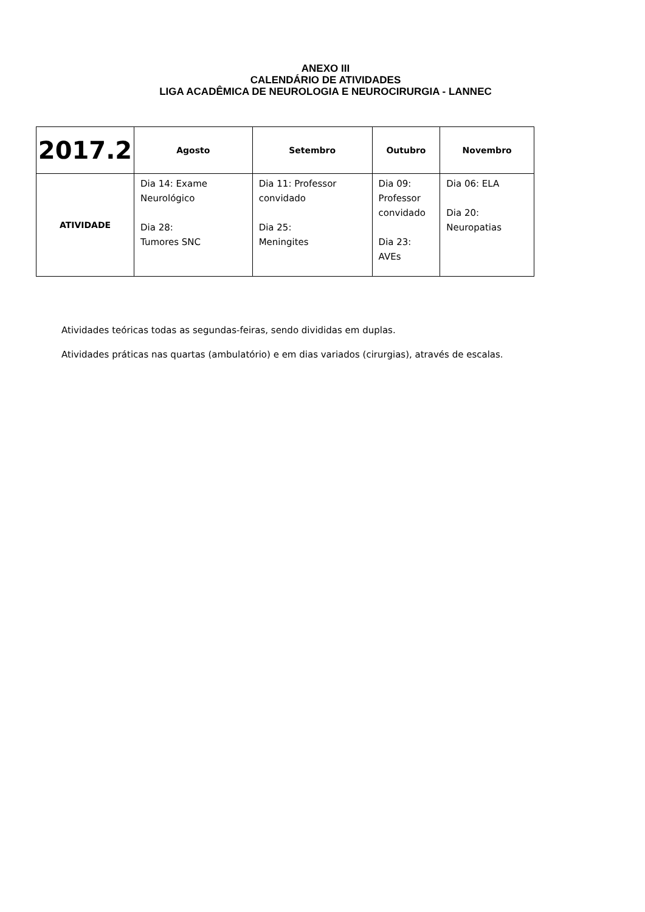ANEXO III
CALENDÁRIO DE ATIVIDADES
LIGA ACADÊMICA DE NEUROLOGIA E NEUROCIRURGIA - LANNEC
| 2017.2 | Agosto | Setembro | Outubro | Novembro |
| --- | --- | --- | --- | --- |
| ATIVIDADE | Dia 14: Exame Neurológico Dia 28: Tumores SNC | Dia 11: Professor convidado Dia 25: Meningites | Dia 09: Professor convidado Dia 23: AVEs | Dia 06: ELA Dia 20: Neuropatias |
Atividades teóricas todas as segundas-feiras, sendo divididas em duplas.
Atividades práticas nas quartas (ambulatório) e em dias variados (cirurgias), através de escalas.